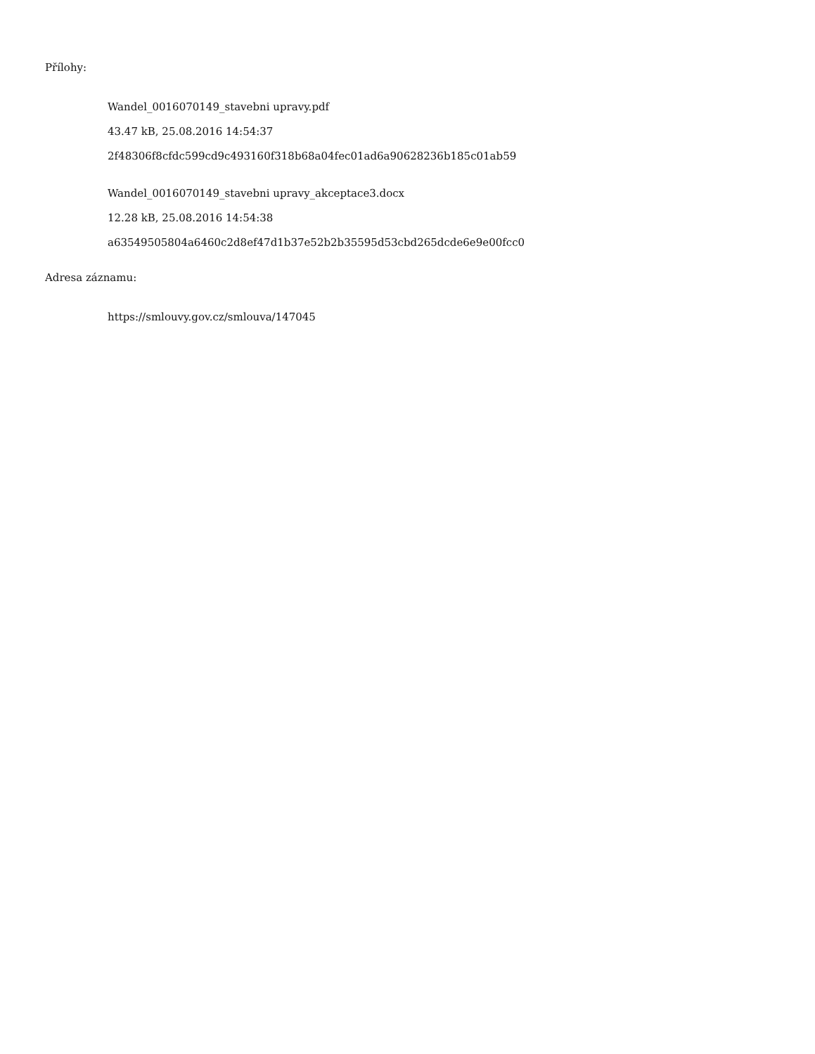Přílohy:
Wandel_0016070149_stavebni upravy.pdf
43.47 kB, 25.08.2016 14:54:37
2f48306f8cfdc599cd9c493160f318b68a04fec01ad6a90628236b185c01ab59
Wandel_0016070149_stavebni upravy_akceptace3.docx
12.28 kB, 25.08.2016 14:54:38
a63549505804a6460c2d8ef47d1b37e52b2b35595d53cbd265dcde6e9e00fcc0
Adresa záznamu:
https://smlouvy.gov.cz/smlouva/147045